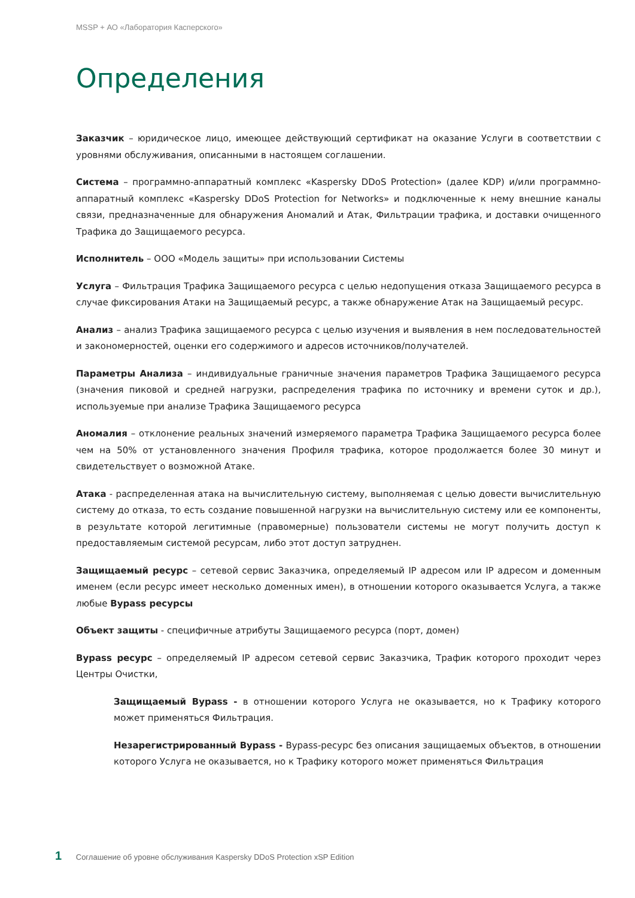MSSP + АО «Лаборатория Касперского»
Определения
Заказчик – юридическое лицо, имеющее действующий сертификат на оказание Услуги в соответствии с уровнями обслуживания, описанными в настоящем соглашении.
Система – программно-аппаратный комплекс «Kaspersky DDoS Protection» (далее KDP) и/или программно-аппаратный комплекс «Kaspersky DDoS Protection for Networks» и подключенные к нему внешние каналы связи, предназначенные для обнаружения Аномалий и Атак, Фильтрации трафика, и доставки очищенного Трафика до Защищаемого ресурса.
Исполнитель – ООО «Модель защиты» при использовании Системы
Услуга – Фильтрация Трафика Защищаемого ресурса с целью недопущения отказа Защищаемого ресурса в случае фиксирования Атаки на Защищаемый ресурс, а также обнаружение Атак на Защищаемый ресурс.
Анализ – анализ Трафика защищаемого ресурса с целью изучения и выявления в нем последовательностей и закономерностей, оценки его содержимого и адресов источников/получателей.
Параметры Анализа – индивидуальные граничные значения параметров Трафика Защищаемого ресурса (значения пиковой и средней нагрузки, распределения трафика по источнику и времени суток и др.), используемые при анализе Трафика Защищаемого ресурса
Аномалия – отклонение реальных значений измеряемого параметра Трафика Защищаемого ресурса более чем на 50% от установленного значения Профиля трафика, которое продолжается более 30 минут и свидетельствует о возможной Атаке.
Атака - распределенная атака на вычислительную систему, выполняемая с целью довести вычислительную систему до отказа, то есть создание повышенной нагрузки на вычислительную систему или ее компоненты, в результате которой легитимные (правомерные) пользователи системы не могут получить доступ к предоставляемым системой ресурсам, либо этот доступ затруднен.
Защищаемый ресурс – сетевой сервис Заказчика, определяемый IP адресом или IP адресом и доменным именем (если ресурс имеет несколько доменных имен), в отношении которого оказывается Услуга, а также любые Bypass ресурсы
Объект защиты - специфичные атрибуты Защищаемого ресурса (порт, домен)
Bypass ресурс – определяемый IP адресом сетевой сервис Заказчика, Трафик которого проходит через Центры Очистки,
Защищаемый Bypass - в отношении которого Услуга не оказывается, но к Трафику которого может применяться Фильтрация.
Незарегистрированный Bypass - Bypass-ресурс без описания защищаемых объектов, в отношении которого Услуга не оказывается, но к Трафику которого может применяться Фильтрация
1 Соглашение об уровне обслуживания Kaspersky DDoS Protection xSP Edition